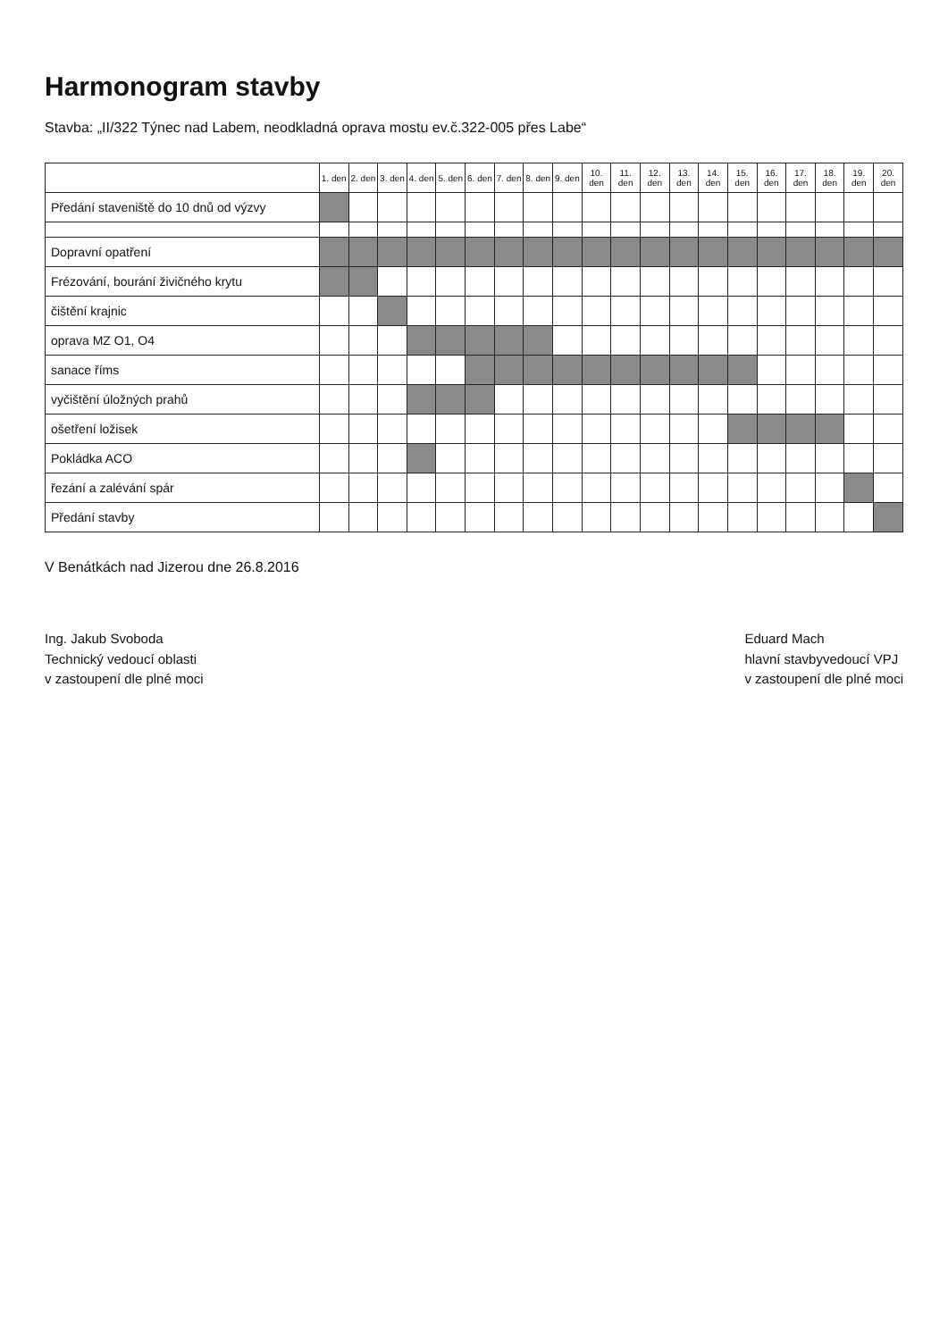Harmonogram stavby
Stavba: „II/322 Týnec nad Labem, neodkladná oprava mostu ev.č.322-005 přes Labe“
| | 1. den | 2. den | 3. den | 4. den | 5. den | 6. den | 7. den | 8. den | 9. den | 10. den | 11. den | 12. den | 13. den | 14. den | 15. den | 16. den | 17. den | 18. den | 19. den | 20. den |
| Předání staveniště do 10 dnů od výzvy | | | | | | | | | | | | | | | | | | | | |
| Dopravní opatření | | | | | | | | | | | | | | | | | | | | |
| Frézování, bourání živičného krytu | | | | | | | | | | | | | | | | | | | | |
| čištění krajnic | | | | | | | | | | | | | | | | | | | | |
| oprava MZ O1, O4 | | | | | | | | | | | | | | | | | | | | |
| sanace říms | | | | | | | | | | | | | | | | | | | | |
| vyčištění úložných prahů | | | | | | | | | | | | | | | | | | | | |
| ošetření ložisek | | | | | | | | | | | | | | | | | | | | |
| Pokládka ACO | | | | | | | | | | | | | | | | | | | | |
| řezání a zalévání spár | | | | | | | | | | | | | | | | | | | | |
| Předání stavby | | | | | | | | | | | | | | | | | | | | |
V Benátkách nad Jizerou dne 26.8.2016
Ing. Jakub Svoboda
Technický vedoucí oblasti
v zastoupení dle plné moci
Eduard Mach
hlavní stavbyvedoucí VPJ
v zastoupení dle plné moci